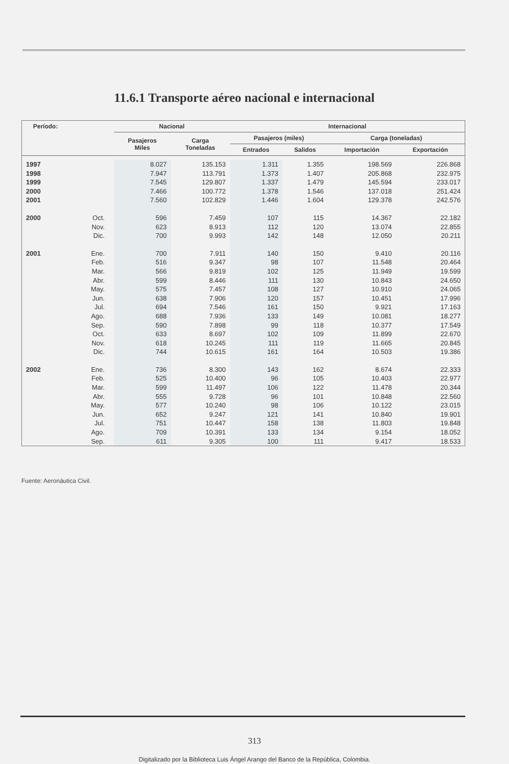11.6.1 Transporte aéreo nacional e internacional
| Período: | | Nacional | | Internacional | | | |
| --- | --- | --- | --- | --- | --- | --- | --- |
| | | Pasajeros Miles | Carga Toneladas | Pasajeros (miles) | | Carga (toneladas) | |
| | | | | Entrados | Salidos | Importación | Exportación |
| 1997 | | 8.027 | 135.153 | 1.311 | 1.355 | 198.569 | 226.868 |
| 1998 | | 7.947 | 113.791 | 1.373 | 1.407 | 205.868 | 232.975 |
| 1999 | | 7.545 | 129.807 | 1.337 | 1.479 | 145.594 | 233.017 |
| 2000 | | 7.466 | 100.772 | 1.378 | 1.546 | 137.018 | 251.424 |
| 2001 | | 7.560 | 102.829 | 1.446 | 1.604 | 129.378 | 242.576 |
| 2000 | Oct. | 596 | 7.459 | 107 | 115 | 14.367 | 22.182 |
| | Nov. | 623 | 8.913 | 112 | 120 | 13.074 | 22.855 |
| | Dic. | 700 | 9.993 | 142 | 148 | 12.050 | 20.211 |
| 2001 | Ene. | 700 | 7.911 | 140 | 150 | 9.410 | 20.116 |
| | Feb. | 516 | 9.347 | 98 | 107 | 11.548 | 20.464 |
| | Mar. | 566 | 9.819 | 102 | 125 | 11.949 | 19.599 |
| | Abr. | 599 | 8.446 | 111 | 130 | 10.843 | 24.650 |
| | May. | 575 | 7.457 | 108 | 127 | 10.910 | 24.065 |
| | Jun. | 638 | 7.906 | 120 | 157 | 10.451 | 17.996 |
| | Jul. | 694 | 7.546 | 161 | 150 | 9.921 | 17.163 |
| | Ago. | 688 | 7.936 | 133 | 149 | 10.081 | 18.277 |
| | Sep. | 590 | 7.898 | 99 | 118 | 10.377 | 17.549 |
| | Oct. | 633 | 8.697 | 102 | 109 | 11.899 | 22.670 |
| | Nov. | 618 | 10.245 | 111 | 119 | 11.665 | 20.845 |
| | Dic. | 744 | 10.615 | 161 | 164 | 10.503 | 19.386 |
| 2002 | Ene. | 736 | 8.300 | 143 | 162 | 8.674 | 22.333 |
| | Feb. | 525 | 10.400 | 96 | 105 | 10.403 | 22.977 |
| | Mar. | 599 | 11.497 | 106 | 122 | 11.478 | 20.344 |
| | Abr. | 555 | 9.728 | 96 | 101 | 10.848 | 22.560 |
| | May. | 577 | 10.240 | 98 | 106 | 10.122 | 23.015 |
| | Jun. | 652 | 9.247 | 121 | 141 | 10.840 | 19.901 |
| | Jul. | 751 | 10.447 | 158 | 138 | 11.803 | 19.848 |
| | Ago. | 709 | 10.391 | 133 | 134 | 9.154 | 18.052 |
| | Sep. | 611 | 9.305 | 100 | 111 | 9.417 | 18.533 |
Fuente: Aeronáutica Civil.
313
Digitalizado por la Biblioteca Luis Ángel Arango del Banco de la República, Colombia.